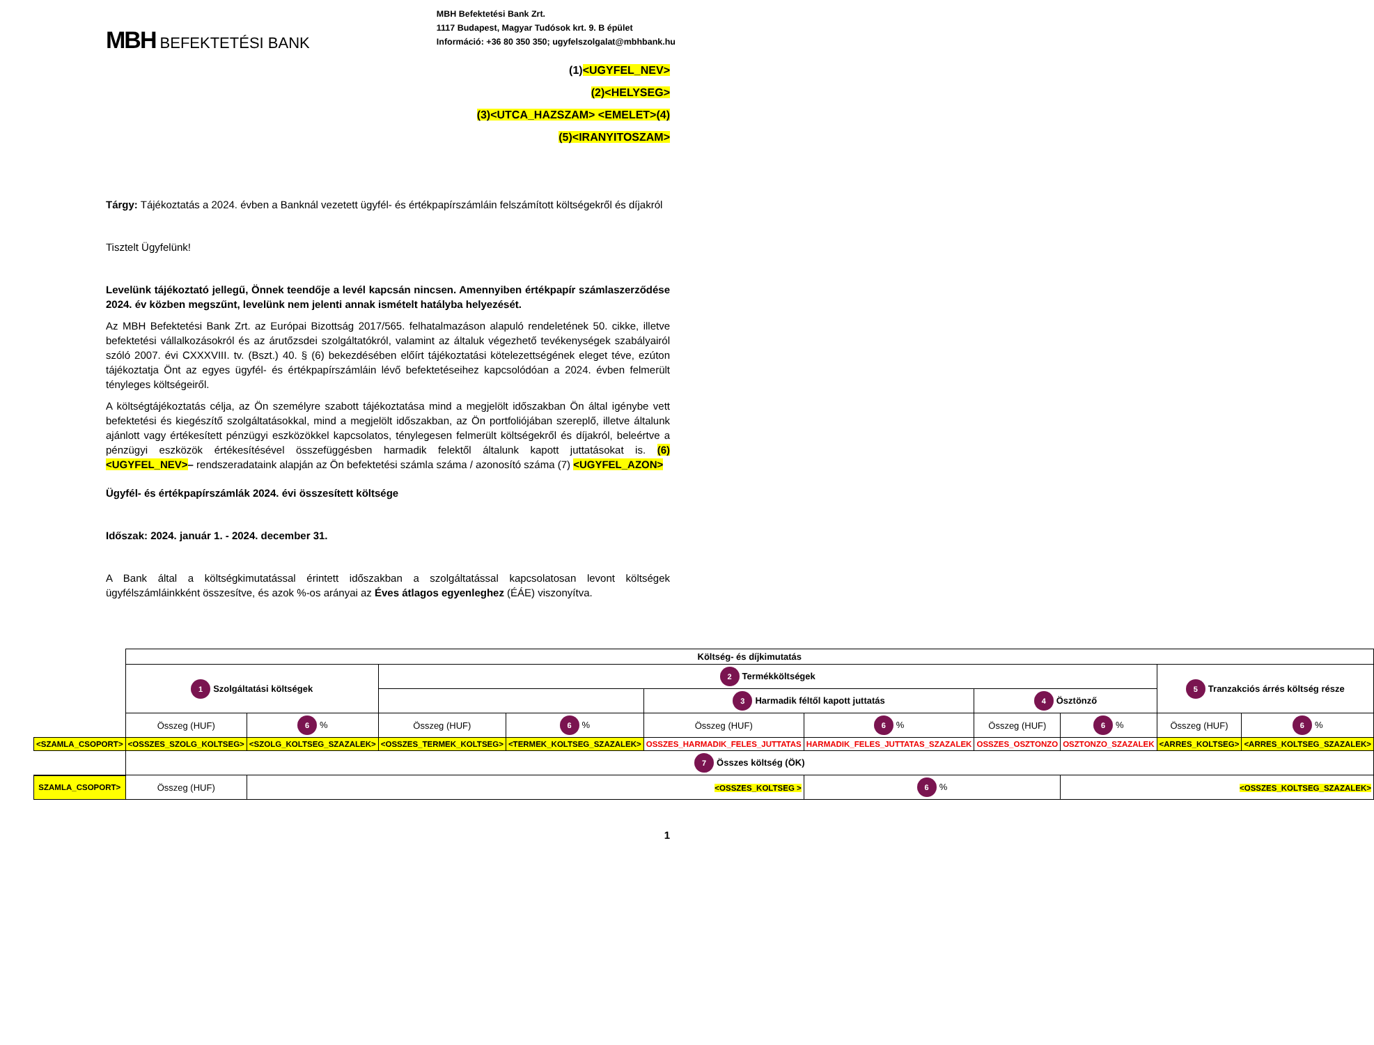MBH BEFEKTETÉSI BANK
MBH Befektetési Bank Zrt.
1117 Budapest, Magyar Tudósok krt. 9. B épület
Információ: +36 80 350 350; ugyfelszolgalat@mbhbank.hu
(1)<UGYFEL_NEV>
(2)<HELYSEG>
(3)<UTCA_HAZSZAM> <EMELET>(4)
(5)<IRANYITOSZAM>
Tárgy: Tájékoztatás a 2024. évben a Banknál vezetett ügyfél- és értékpapírszámláin felszámított költségekről és díjakról
Tisztelt Ügyfelünk!
Levelünk tájékoztató jellegű, Önnek teendője a levél kapcsán nincsen. Amennyiben értékpapír számlaszerződése 2024. év közben megszűnt, levelünk nem jelenti annak ismételt hatályba helyezését.
Az MBH Befektetési Bank Zrt. az Európai Bizottság 2017/565. felhatalmazáson alapuló rendeletének 50. cikke, illetve befektetési vállalkozásokról és az árutőzsdei szolgáltatókról, valamint az általuk végezhető tevékenységek szabályairól szóló 2007. évi CXXXVIII. tv. (Bszt.) 40. § (6) bekezdésében előírt tájékoztatási kötelezettségének eleget téve, ezúton tájékoztatja Önt az egyes ügyfél- és értékpapírszámláin lévő befektetéseihez kapcsolódóan a 2024. évben felmerült tényleges költségeiről.
A költségtájékoztatás célja, az Ön személyre szabott tájékoztatása mind a megjelölt időszakban Ön által igénybe vett befektetési és kiegészítő szolgáltatásokkal, mind a megjelölt időszakban, az Ön portfoliójában szereplő, illetve általunk ajánlott vagy értékesített pénzügyi eszközökkel kapcsolatos, ténylegesen felmerült költségekről és díjakról, beleértve a pénzügyi eszközök értékesítésével összefüggésben harmadik felektől általunk kapott juttatásokat is. (6)<UGYFEL_NEV>– rendszeradataink alapján az Ön befektetési számla száma / azonosító száma (7) <UGYFEL_AZON>
Ügyfél- és értékpapírszámlák 2024. évi összesített költsége
Időszak: 2024. január 1. - 2024. december 31.
A Bank által a költségkimutatással érintett időszakban a szolgáltatással kapcsolatosan levont költségek ügyfélszámláinkként összesítve, és azok %-os arányai az Éves átlagos egyenleghez (ÉÁE) viszonyítva.
| | Költség- és díjkimutatás | | | | | | | | | |
| | 1 Szolgáltatási költségek | | 2 Termékköltségek | | | | | | 5 Tranzakciós árrés költség része | |
| | | | | | 3 Harmadik féltől kapott juttatás | | 4 Ösztönző | | | |
| | Összeg (HUF) | 6 % | Összeg (HUF) | 6 % | Összeg (HUF) | 6 % | Összeg (HUF) | 6 % | Összeg (HUF) | 6 % |
| <SZAMLA_CSOPORT> | <OSSZES_SZOLG_KOLTSEG> | <SZOLG_KOLTSEG_SZAZALEK> | <OSSZES_TERMEK_KOLTSEG> | <TERMEK_KOLTSEG_SZAZALEK> | OSSZES_HARMADIK_FELES_JUTTATAS | HARMADIK_FELES_JUTTATAS_SZAZALEK | OSSZES_OSZTONZO | OSZTONZO_SZAZALEK | <ARRES_KOLTSEG> | <ARRES_KOLTSEG_SZAZALEK> |
| | 7 Összes költség (ÖK) | | | | | | | | | |
| SZAMLA_CSOPORT> | Összeg (HUF) | <OSSZES_KOLTSEG > | | | | 6 % | | <OSSZES_KOLTSEG_SZAZALEK> | | |
1